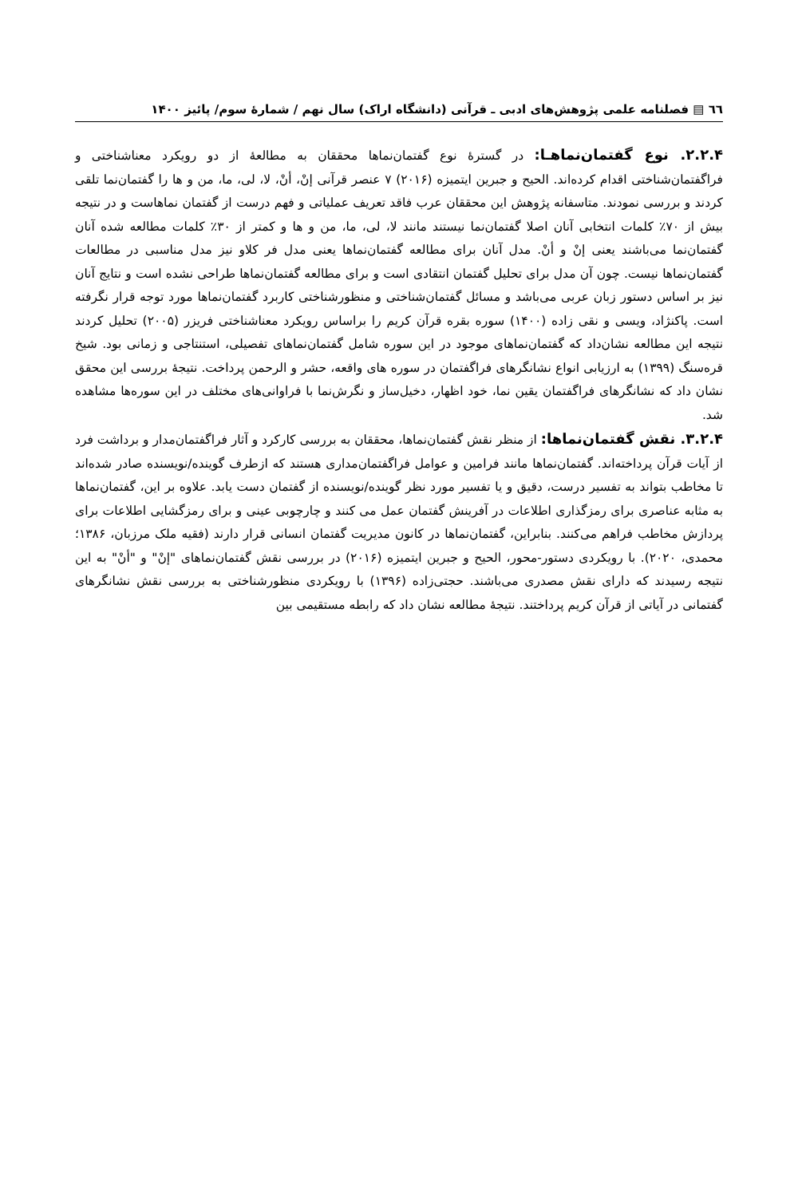٦٦ ▤ فصلنامه علمی پژوهش‌های ادبی ـ قرآنی (دانشگاه اراک) سال نهم / شمارهٔ سوم/ پائیز ۱۴۰۰
۲.۲.۴. نوع گفتمان‌نماهـا: در گسترهٔ نوع گفتمان‌نماها محققان به مطالعهٔ از دو رویکرد معناشناختی و فراگفتمان‌شناختی اقدام کرده‌اند. الحیح و جبرین ایتمیزه (۲۰۱۶) ۷ عنصر قرآنی إنْ، أنْ، لا، لی، ما، من و ها را گفتمان‌نما تلقی کردند و بررسی نمودند. متاسفانه پژوهش این محققان عرب فاقد تعریف عملیاتی و فهم درست از گفتمان نماهاست و در نتیجه بیش از ۷۰٪ کلمات انتخابی آنان اصلا گفتمان‌نما نیستند مانند لا، لی، ما، من و ها و کمتر از ۳۰٪ کلمات مطالعه شده آنان گفتمان‌نما می‌باشند یعنی إنْ و أنْ. مدل آنان برای مطالعه گفتمان‌نماها یعنی مدل فر کلاو نیز مدل مناسبی در مطالعات گفتمان‌نماها نیست. چون آن مدل برای تحلیل گفتمان انتقادی است و برای مطالعه گفتمان‌نماها طراحی نشده است و نتایج آنان نیز بر اساس دستور زبان عربی می‌باشد و مسائل گفتمان‌شناختی و منظورشناختی کاربرد گفتمان‌نماها مورد توجه قرار نگرفته است. پاکنژاد، ویسی و نقی زاده (۱۴۰۰) سوره بقره قرآن کریم را براساس رویکرد معناشناختی فریزر (۲۰۰۵) تحلیل کردند نتیجه این مطالعه نشان‌داد که گفتمان‌نماهای موجود در این سوره شامل گفتمان‌نماهای تفصیلی، استنتاجی و زمانی بود. شیخ قره‌سنگ (۱۳۹۹) به ارزیابی انواع نشانگرهای فراگفتمان در سوره های واقعه، حشر و الرحمن پرداخت. نتیجهٔ بررسی این محقق نشان داد که نشانگرهای فراگفتمان یقین نما، خود اظهار، دخیل‌ساز و نگرش‌نما با فراوانی‌های مختلف در این سوره‌ها مشاهده شد.
۳.۲.۴. نقش گفتمان‌نماها: از منظر نقش گفتمان‌نماها، محققان به بررسی کارکرد و آثار فراگفتمان‌مدار و برداشت فرد از آیات قرآن پرداخته‌اند. گفتمان‌نماها مانند فرامین و عوامل فراگفتمان‌مداری هستند که ازطرف گوینده/نویسنده صادر شده‌اند تا مخاطب بتواند به تفسیر درست، دقیق و یا تفسیر مورد نظر گوینده/نویسنده از گفتمان دست یابد. علاوه بر این، گفتمان‌نماها به مثابه عناصری برای رمزگذاری اطلاعات در آفرینش گفتمان عمل می کنند و چارچوبی عینی و برای رمزگشایی اطلاعات برای پردازش مخاطب فراهم می‌کنند. بنابراین، گفتمان‌نماها در کانون مدیریت گفتمان انسانی قرار دارند (فقیه ملک مرزبان، ۱۳۸۶؛ محمدی، ۲۰۲۰). با رویکردی دستور-محور، الحیح و جبرین ایتمیزه (۲۰۱۶) در بررسی نقش گفتمان‌نماهای "إنْ" و "أنْ" به این نتیجه رسیدند که دارای نقش مصدری می‌باشند. حجتی‌زاده (۱۳۹۶) با رویکردی منظورشناختی به بررسی نقش نشانگرهای گفتمانی در آیاتی از قرآن کریم پرداختند. نتیجهٔ مطالعه نشان داد که رابطه مستقیمی بین